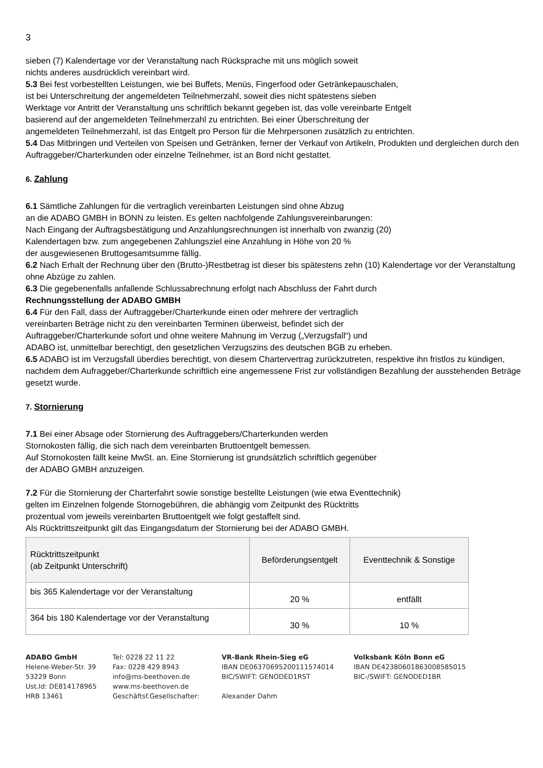3
sieben (7) Kalendertage vor der Veranstaltung nach Rücksprache mit uns möglich soweit
nichts anderes ausdrücklich vereinbart wird.
5.3 Bei fest vorbestellten Leistungen, wie bei Buffets, Menüs, Fingerfood oder Getränkepauschalen,
ist bei Unterschreitung der angemeldeten Teilnehmerzahl, soweit dies nicht spätestens sieben
Werktage vor Antritt der Veranstaltung uns schriftlich bekannt gegeben ist, das volle vereinbarte Entgelt
basierend auf der angemeldeten Teilnehmerzahl zu entrichten. Bei einer Überschreitung der
angemeldeten Teilnehmerzahl, ist das Entgelt pro Person für die Mehrpersonen zusätzlich zu entrichten.
5.4 Das Mitbringen und Verteilen von Speisen und Getränken, ferner der Verkauf von Artikeln, Produkten und dergleichen durch den Auftraggeber/Charterkunden oder einzelne Teilnehmer, ist an Bord nicht gestattet.
6. Zahlung
6.1 Sämtliche Zahlungen für die vertraglich vereinbarten Leistungen sind ohne Abzug
an die ADABO GMBH in BONN zu leisten. Es gelten nachfolgende Zahlungsvereinbarungen:
Nach Eingang der Auftragsbestätigung und Anzahlungsrechnungen ist innerhalb von zwanzig (20)
Kalendertagen bzw. zum angegebenen Zahlungsziel eine Anzahlung in Höhe von 20 %
der ausgewiesenen Bruttogesamtsumme fällig.
6.2 Nach Erhalt der Rechnung über den (Brutto-)Restbetrag ist dieser bis spätestens zehn (10) Kalendertage vor der Veranstaltung ohne Abzüge zu zahlen.
6.3 Die gegebenenfalls anfallende Schlussabrechnung erfolgt nach Abschluss der Fahrt durch
Rechnungsstellung der ADABO GMBH
6.4 Für den Fall, dass der Auftraggeber/Charterkunde einen oder mehrere der vertraglich
vereinbarten Beträge nicht zu den vereinbarten Terminen überweist, befindet sich der
Auftraggeber/Charterkunde sofort und ohne weitere Mahnung im Verzug („Verzugsfall“) und
ADABO ist, unmittelbar berechtigt, den gesetzlichen Verzugszins des deutschen BGB zu erheben.
6.5 ADABO ist im Verzugsfall überdies berechtigt, von diesem Chartervertrag zurückzutreten, respektive ihn fristlos zu kündigen, nachdem dem Aufraggeber/Charterkunde schriftlich eine angemessene Frist zur vollständigen Bezahlung der ausstehenden Beträge gesetzt wurde.
7. Stornierung
7.1 Bei einer Absage oder Stornierung des Auftraggebers/Charterkunden werden
Stornokosten fällig, die sich nach dem vereinbarten Bruttoentgelt bemessen.
Auf Stornokosten fällt keine MwSt. an. Eine Stornierung ist grundsätzlich schriftlich gegenüber
der ADABO GMBH anzuzeigen.
7.2 Für die Stornierung der Charterfahrt sowie sonstige bestellte Leistungen (wie etwa Eventtechnik)
gelten im Einzelnen folgende Stornogebühren, die abhängig vom Zeitpunkt des Rücktritts
prozentual vom jeweils vereinbarten Bruttoentgelt wie folgt gestaffelt sind.
Als Rücktrittszeitpunkt gilt das Eingangsdatum der Stornierung bei der ADABO GMBH.
| Rücktrittszeitpunkt (ab Zeitpunkt Unterschrift) | Beförderungsentgelt | Eventtechnik & Sonstige |
| --- | --- | --- |
| bis 365 Kalendertage vor der Veranstaltung | 20 % | entfällt |
| 364 bis 180 Kalendertage vor der Veranstaltung | 30 % | 10 % |
ADABO GmbH
Helene-Weber-Str. 39
53229 Bonn
Ust.Id: DE814178965
HRB 13461
Tel: 0228 22 11 22
Fax: 0228 429 8943
info@ms-beethoven.de
www.ms-beethoven.de
Geschäftsf.Gesellschafter:
VR-Bank Rhein-Sieg eG
IBAN DE06370695200111574014
BIC/SWIFT: GENODED1RST
Alexander Dahm
Volksbank Köln Bonn eG
IBAN DE42380601863008585015
BIC-/SWIFT: GENODED1BR